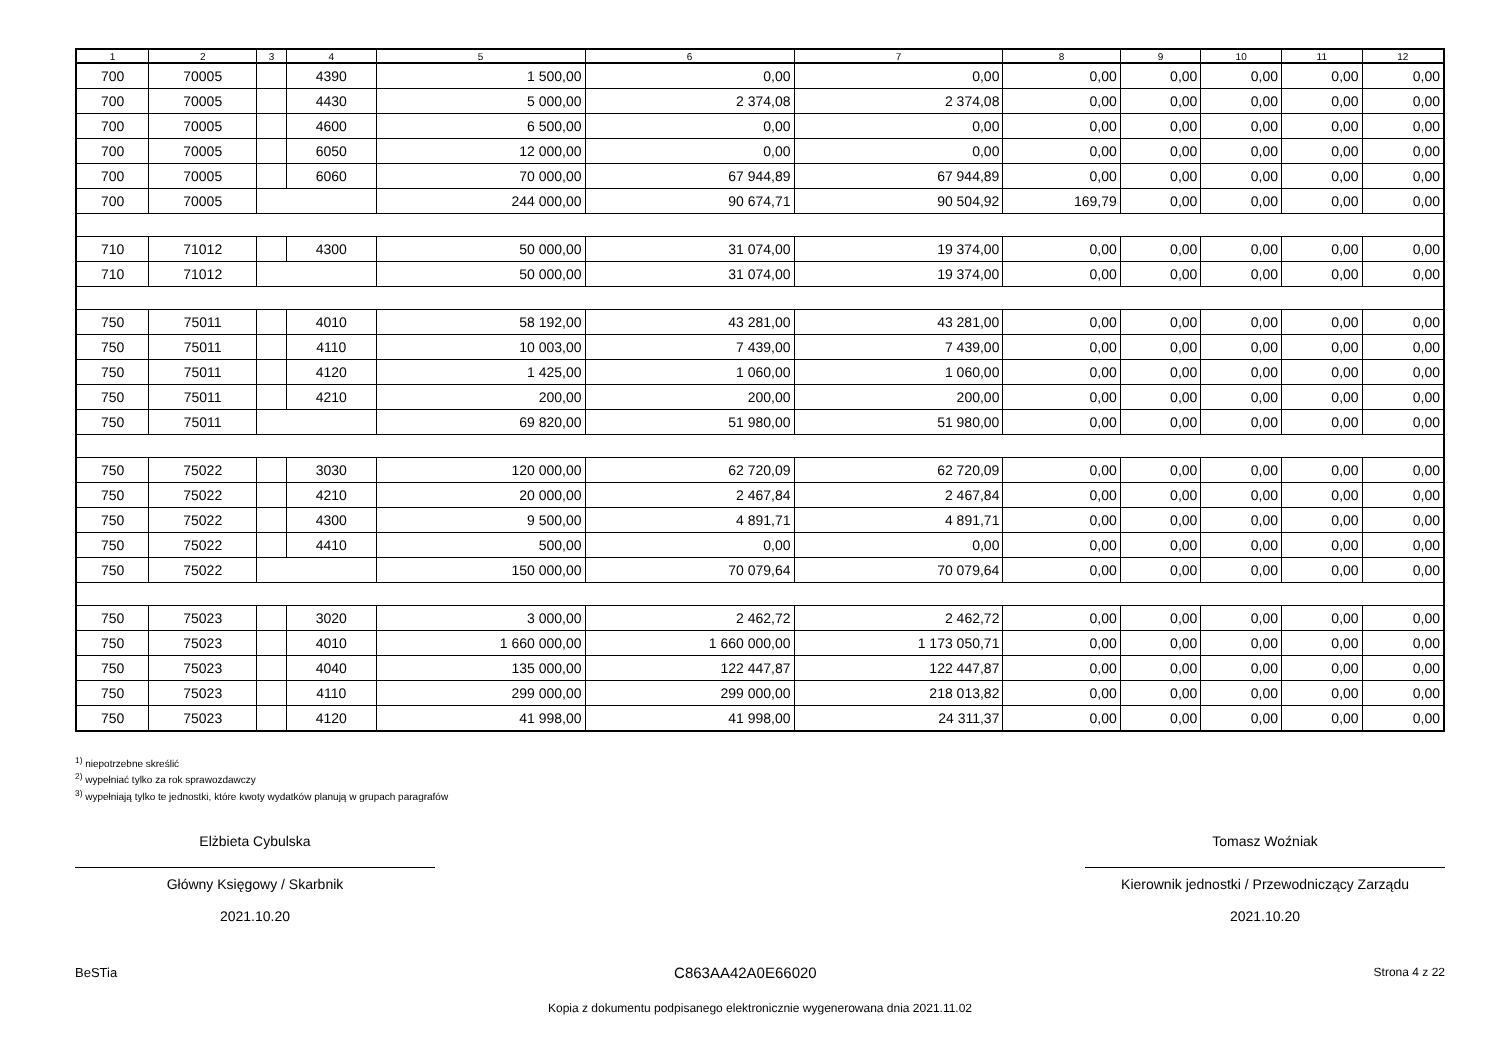| 1 | 2 | 3 | 4 | 5 | 6 | 7 | 8 | 9 | 10 | 11 | 12 |
| --- | --- | --- | --- | --- | --- | --- | --- | --- | --- | --- | --- |
| 700 | 70005 | | 4390 | 1 500,00 | 0,00 | 0,00 | 0,00 | 0,00 | 0,00 | 0,00 | 0,00 |
| 700 | 70005 | | 4430 | 5 000,00 | 2 374,08 | 2 374,08 | 0,00 | 0,00 | 0,00 | 0,00 | 0,00 |
| 700 | 70005 | | 4600 | 6 500,00 | 0,00 | 0,00 | 0,00 | 0,00 | 0,00 | 0,00 | 0,00 |
| 700 | 70005 | | 6050 | 12 000,00 | 0,00 | 0,00 | 0,00 | 0,00 | 0,00 | 0,00 | 0,00 |
| 700 | 70005 | | 6060 | 70 000,00 | 67 944,89 | 67 944,89 | 0,00 | 0,00 | 0,00 | 0,00 | 0,00 |
| 700 | 70005 | | | 244 000,00 | 90 674,71 | 90 504,92 | 169,79 | 0,00 | 0,00 | 0,00 | 0,00 |
| 710 | 71012 | | 4300 | 50 000,00 | 31 074,00 | 19 374,00 | 0,00 | 0,00 | 0,00 | 0,00 | 0,00 |
| 710 | 71012 | | | 50 000,00 | 31 074,00 | 19 374,00 | 0,00 | 0,00 | 0,00 | 0,00 | 0,00 |
| 750 | 75011 | | 4010 | 58 192,00 | 43 281,00 | 43 281,00 | 0,00 | 0,00 | 0,00 | 0,00 | 0,00 |
| 750 | 75011 | | 4110 | 10 003,00 | 7 439,00 | 7 439,00 | 0,00 | 0,00 | 0,00 | 0,00 | 0,00 |
| 750 | 75011 | | 4120 | 1 425,00 | 1 060,00 | 1 060,00 | 0,00 | 0,00 | 0,00 | 0,00 | 0,00 |
| 750 | 75011 | | 4210 | 200,00 | 200,00 | 200,00 | 0,00 | 0,00 | 0,00 | 0,00 | 0,00 |
| 750 | 75011 | | | 69 820,00 | 51 980,00 | 51 980,00 | 0,00 | 0,00 | 0,00 | 0,00 | 0,00 |
| 750 | 75022 | | 3030 | 120 000,00 | 62 720,09 | 62 720,09 | 0,00 | 0,00 | 0,00 | 0,00 | 0,00 |
| 750 | 75022 | | 4210 | 20 000,00 | 2 467,84 | 2 467,84 | 0,00 | 0,00 | 0,00 | 0,00 | 0,00 |
| 750 | 75022 | | 4300 | 9 500,00 | 4 891,71 | 4 891,71 | 0,00 | 0,00 | 0,00 | 0,00 | 0,00 |
| 750 | 75022 | | 4410 | 500,00 | 0,00 | 0,00 | 0,00 | 0,00 | 0,00 | 0,00 | 0,00 |
| 750 | 75022 | | | 150 000,00 | 70 079,64 | 70 079,64 | 0,00 | 0,00 | 0,00 | 0,00 | 0,00 |
| 750 | 75023 | | 3020 | 3 000,00 | 2 462,72 | 2 462,72 | 0,00 | 0,00 | 0,00 | 0,00 | 0,00 |
| 750 | 75023 | | 4010 | 1 660 000,00 | 1 660 000,00 | 1 173 050,71 | 0,00 | 0,00 | 0,00 | 0,00 | 0,00 |
| 750 | 75023 | | 4040 | 135 000,00 | 122 447,87 | 122 447,87 | 0,00 | 0,00 | 0,00 | 0,00 | 0,00 |
| 750 | 75023 | | 4110 | 299 000,00 | 299 000,00 | 218 013,82 | 0,00 | 0,00 | 0,00 | 0,00 | 0,00 |
| 750 | 75023 | | 4120 | 41 998,00 | 41 998,00 | 24 311,37 | 0,00 | 0,00 | 0,00 | 0,00 | 0,00 |
<sup>1)</sup> niepotrzebne skreślić
<sup>2)</sup> wypełniać tylko za rok sprawozdawczy
<sup>3)</sup> wypełniają tylko te jednostki, które kwoty wydatków planują w grupach paragrafów
Elżbieta Cybulska
Główny Księgowy / Skarbnik
2021.10.20
Tomasz Woźniak
Kierownik jednostki / Przewodniczący Zarządu
2021.10.20
BeSTia C863AA42A0E66020 Strona 4 z 22
Kopia z dokumentu podpisanego elektronicznie wygenerowana dnia 2021.11.02